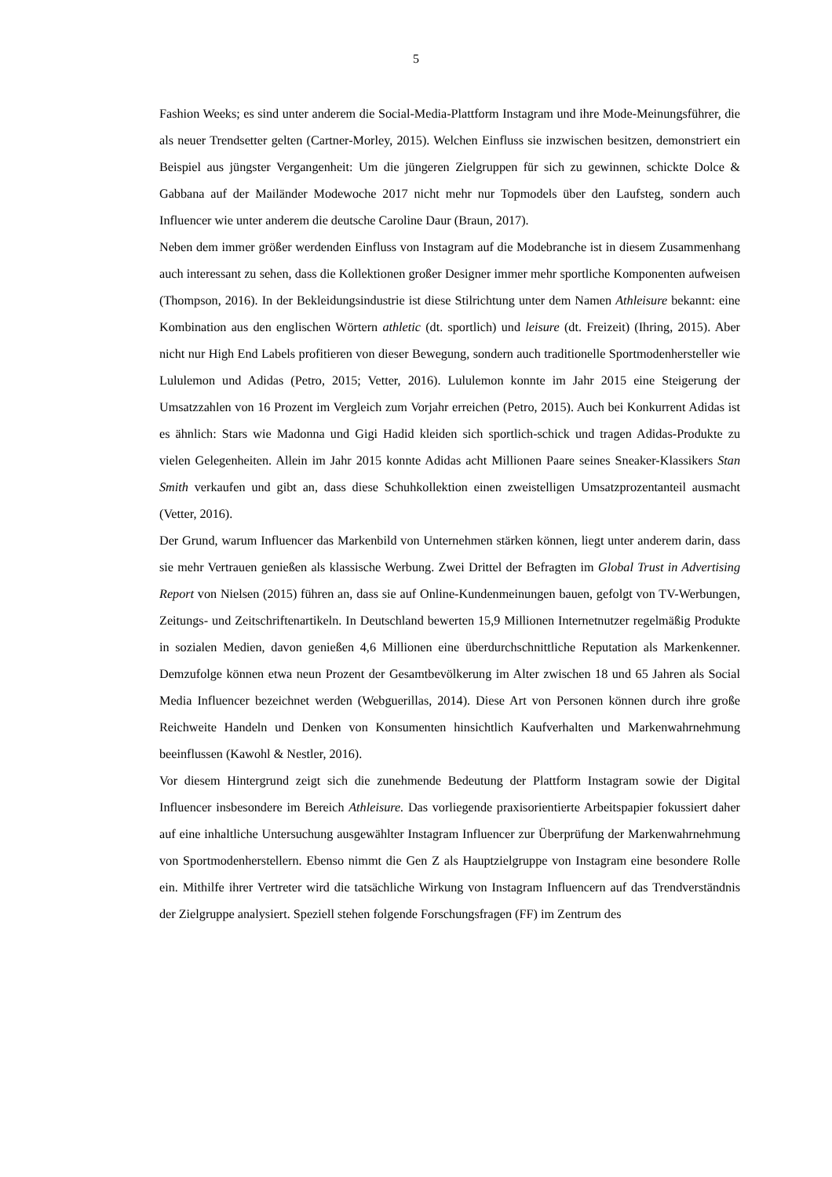5
Fashion Weeks; es sind unter anderem die Social-Media-Plattform Instagram und ihre Mode-Meinungsführer, die als neuer Trendsetter gelten (Cartner-Morley, 2015). Welchen Einfluss sie inzwischen besitzen, demonstriert ein Beispiel aus jüngster Vergangenheit: Um die jüngeren Zielgruppen für sich zu gewinnen, schickte Dolce & Gabbana auf der Mailänder Modewoche 2017 nicht mehr nur Topmodels über den Laufsteg, sondern auch Influencer wie unter anderem die deutsche Caroline Daur (Braun, 2017).
Neben dem immer größer werdenden Einfluss von Instagram auf die Modebranche ist in diesem Zusammenhang auch interessant zu sehen, dass die Kollektionen großer Designer immer mehr sportliche Komponenten aufweisen (Thompson, 2016). In der Bekleidungsindustrie ist diese Stilrichtung unter dem Namen Athleisure bekannt: eine Kombination aus den englischen Wörtern athletic (dt. sportlich) und leisure (dt. Freizeit) (Ihring, 2015). Aber nicht nur High End Labels profitieren von dieser Bewegung, sondern auch traditionelle Sportmodenhersteller wie Lululemon und Adidas (Petro, 2015; Vetter, 2016). Lululemon konnte im Jahr 2015 eine Steigerung der Umsatzzahlen von 16 Prozent im Vergleich zum Vorjahr erreichen (Petro, 2015). Auch bei Konkurrent Adidas ist es ähnlich: Stars wie Madonna und Gigi Hadid kleiden sich sportlich-schick und tragen Adidas-Produkte zu vielen Gelegenheiten. Allein im Jahr 2015 konnte Adidas acht Millionen Paare seines Sneaker-Klassikers Stan Smith verkaufen und gibt an, dass diese Schuhkollektion einen zweistelligen Umsatzprozentanteil ausmacht (Vetter, 2016).
Der Grund, warum Influencer das Markenbild von Unternehmen stärken können, liegt unter anderem darin, dass sie mehr Vertrauen genießen als klassische Werbung. Zwei Drittel der Befragten im Global Trust in Advertising Report von Nielsen (2015) führen an, dass sie auf Online-Kundenmeinungen bauen, gefolgt von TV-Werbungen, Zeitungs- und Zeitschriftenartikeln. In Deutschland bewerten 15,9 Millionen Internetnutzer regelmäßig Produkte in sozialen Medien, davon genießen 4,6 Millionen eine überdurchschnittliche Reputation als Markenkenner. Demzufolge können etwa neun Prozent der Gesamtbevölkerung im Alter zwischen 18 und 65 Jahren als Social Media Influencer bezeichnet werden (Webguerillas, 2014). Diese Art von Personen können durch ihre große Reichweite Handeln und Denken von Konsumenten hinsichtlich Kaufverhalten und Markenwahrnehmung beeinflussen (Kawohl & Nestler, 2016).
Vor diesem Hintergrund zeigt sich die zunehmende Bedeutung der Plattform Instagram sowie der Digital Influencer insbesondere im Bereich Athleisure. Das vorliegende praxisorientierte Arbeitspapier fokussiert daher auf eine inhaltliche Untersuchung ausgewählter Instagram Influencer zur Überprüfung der Markenwahrnehmung von Sportmodenherstellern. Ebenso nimmt die Gen Z als Hauptzielgruppe von Instagram eine besondere Rolle ein. Mithilfe ihrer Vertreter wird die tatsächliche Wirkung von Instagram Influencern auf das Trendverständnis der Zielgruppe analysiert. Speziell stehen folgende Forschungsfragen (FF) im Zentrum des